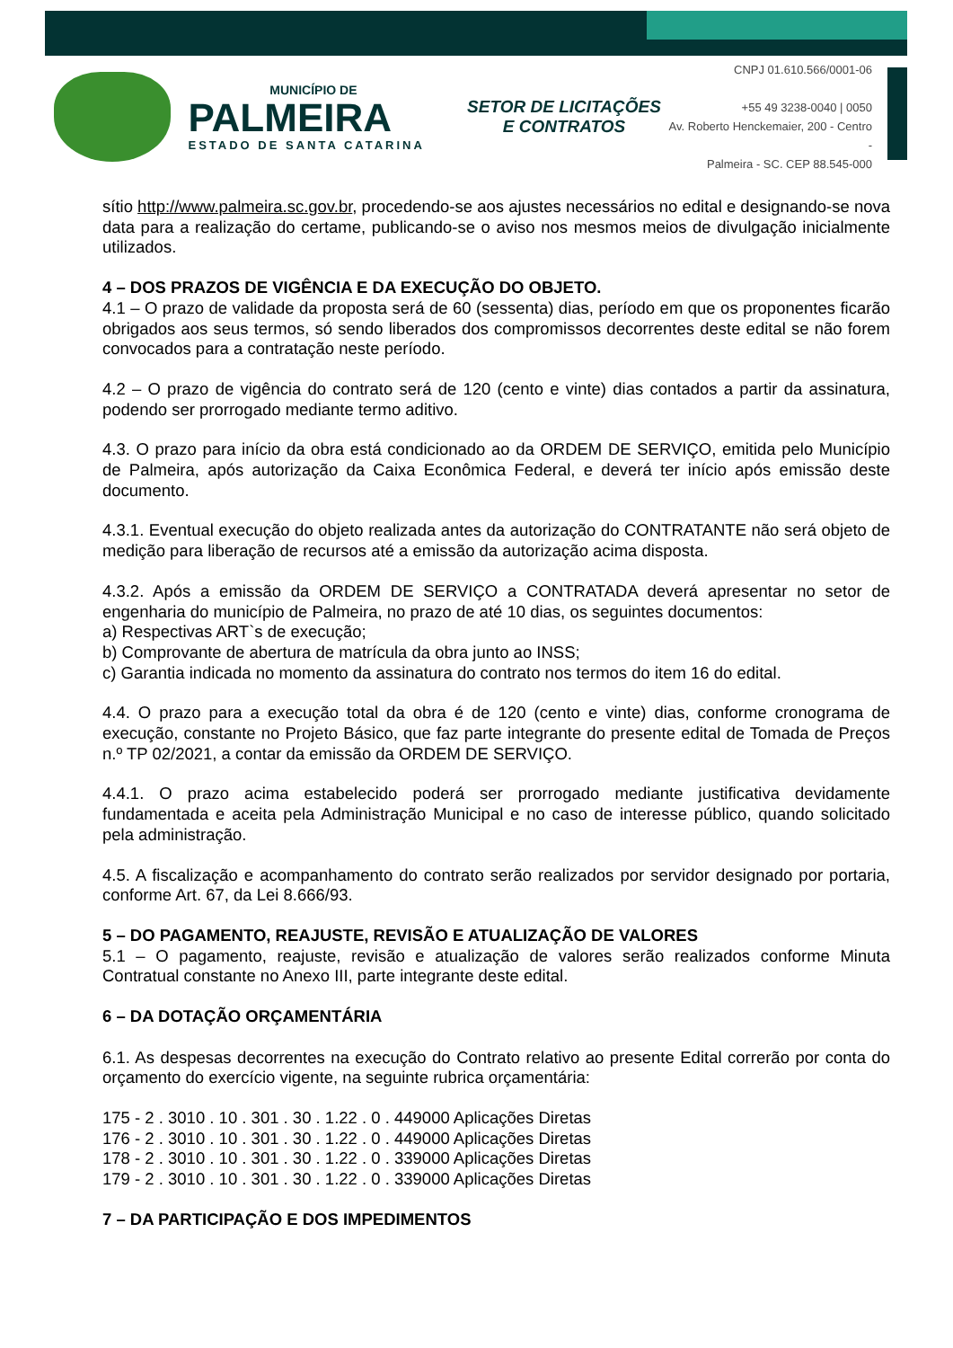MUNICÍPIO DE
PALMEIRA
ESTADO DE SANTA CATARINA
SETOR DE LICITAÇÕES E CONTRATOS
CNPJ 01.610.566/0001-06
+55 49 3238-0040 | 0050
Av. Roberto Henckemaier, 200 - Centro -
Palmeira - SC. CEP 88.545-000
sítio http://www.palmeira.sc.gov.br, procedendo-se aos ajustes necessários no edital e designando-se nova data para a realização do certame, publicando-se o aviso nos mesmos meios de divulgação inicialmente utilizados.
4 – DOS PRAZOS DE VIGÊNCIA E DA EXECUÇÃO DO OBJETO.
4.1 – O prazo de validade da proposta será de 60 (sessenta) dias, período em que os proponentes ficarão obrigados aos seus termos, só sendo liberados dos compromissos decorrentes deste edital se não forem convocados para a contratação neste período.
4.2 – O prazo de vigência do contrato será de 120 (cento e vinte) dias contados a partir da assinatura, podendo ser prorrogado mediante termo aditivo.
4.3. O prazo para início da obra está condicionado ao da ORDEM DE SERVIÇO, emitida pelo Município de Palmeira, após autorização da Caixa Econômica Federal, e deverá ter início após emissão deste documento.
4.3.1. Eventual execução do objeto realizada antes da autorização do CONTRATANTE não será objeto de medição para liberação de recursos até a emissão da autorização acima disposta.
4.3.2. Após a emissão da ORDEM DE SERVIÇO a CONTRATADA deverá apresentar no setor de engenharia do município de Palmeira, no prazo de até 10 dias, os seguintes documentos:
a) Respectivas ART`s de execução;
b) Comprovante de abertura de matrícula da obra junto ao INSS;
c) Garantia indicada no momento da assinatura do contrato nos termos do item 16 do edital.
4.4. O prazo para a execução total da obra é de 120 (cento e vinte) dias, conforme cronograma de execução, constante no Projeto Básico, que faz parte integrante do presente edital de Tomada de Preços n.º TP 02/2021, a contar da emissão da ORDEM DE SERVIÇO.
4.4.1. O prazo acima estabelecido poderá ser prorrogado mediante justificativa devidamente fundamentada e aceita pela Administração Municipal e no caso de interesse público, quando solicitado pela administração.
4.5. A fiscalização e acompanhamento do contrato serão realizados por servidor designado por portaria, conforme Art. 67, da Lei 8.666/93.
5 – DO PAGAMENTO, REAJUSTE, REVISÃO E ATUALIZAÇÃO DE VALORES
5.1 – O pagamento, reajuste, revisão e atualização de valores serão realizados conforme Minuta Contratual constante no Anexo III, parte integrante deste edital.
6 – DA DOTAÇÃO ORÇAMENTÁRIA
6.1. As despesas decorrentes na execução do Contrato relativo ao presente Edital correrão por conta do orçamento do exercício vigente, na seguinte rubrica orçamentária:
175 - 2 . 3010 . 10 . 301 . 30 . 1.22 . 0 . 449000 Aplicações Diretas
176 - 2 . 3010 . 10 . 301 . 30 . 1.22 . 0 . 449000 Aplicações Diretas
178 - 2 . 3010 . 10 . 301 . 30 . 1.22 . 0 . 339000 Aplicações Diretas
179 - 2 . 3010 . 10 . 301 . 30 . 1.22 . 0 . 339000 Aplicações Diretas
7 – DA PARTICIPAÇÃO E DOS IMPEDIMENTOS